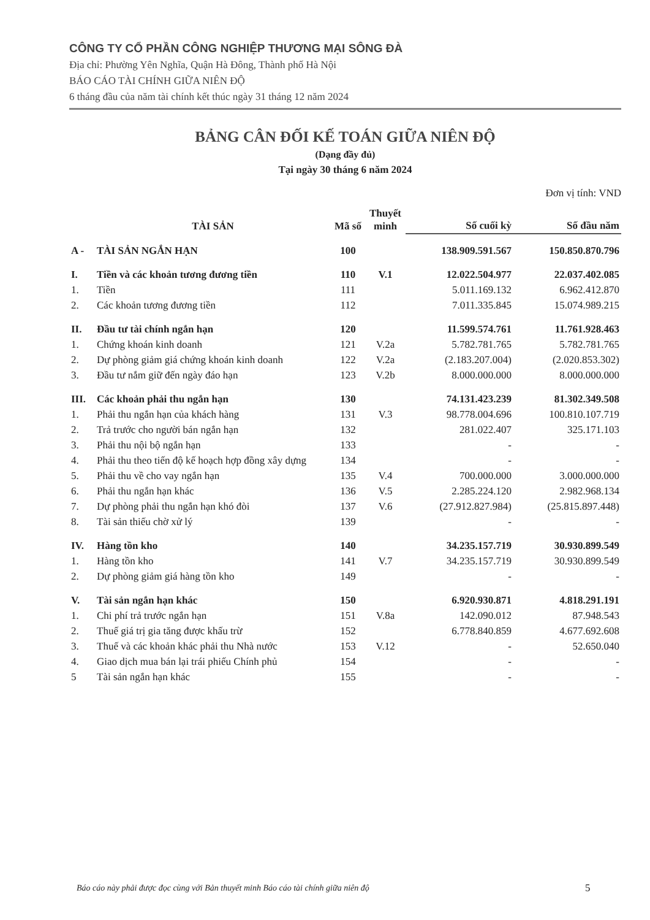CÔNG TY CỔ PHẦN CÔNG NGHIỆP THƯƠNG MẠI SÔNG ĐÀ
Địa chỉ: Phường Yên Nghĩa, Quận Hà Đông, Thành phố Hà Nội
BÁO CÁO TÀI CHÍNH GIỮA NIÊN ĐỘ
6 tháng đầu của năm tài chính kết thúc ngày 31 tháng 12 năm 2024
BẢNG CÂN ĐỐI KẾ TOÁN GIỮA NIÊN ĐỘ
(Dạng đầy đủ)
Tại ngày 30 tháng 6 năm 2024
Đơn vị tính: VND
| | TÀI SẢN | Mã số | Thuyết minh | Số cuối kỳ | Số đầu năm |
| --- | --- | --- | --- | --- | --- |
| A - | TÀI SẢN NGẮN HẠN | 100 | | 138.909.591.567 | 150.850.870.796 |
| I. | Tiền và các khoản tương đương tiền | 110 | V.1 | 12.022.504.977 | 22.037.402.085 |
| 1. | Tiền | 111 | | 5.011.169.132 | 6.962.412.870 |
| 2. | Các khoản tương đương tiền | 112 | | 7.011.335.845 | 15.074.989.215 |
| II. | Đầu tư tài chính ngắn hạn | 120 | | 11.599.574.761 | 11.761.928.463 |
| 1. | Chứng khoán kinh doanh | 121 | V.2a | 5.782.781.765 | 5.782.781.765 |
| 2. | Dự phòng giảm giá chứng khoán kinh doanh | 122 | V.2a | (2.183.207.004) | (2.020.853.302) |
| 3. | Đầu tư nắm giữ đến ngày đáo hạn | 123 | V.2b | 8.000.000.000 | 8.000.000.000 |
| III. | Các khoản phải thu ngắn hạn | 130 | | 74.131.423.239 | 81.302.349.508 |
| 1. | Phải thu ngắn hạn của khách hàng | 131 | V.3 | 98.778.004.696 | 100.810.107.719 |
| 2. | Trả trước cho người bán ngắn hạn | 132 | | 281.022.407 | 325.171.103 |
| 3. | Phải thu nội bộ ngắn hạn | 133 | | - | - |
| 4. | Phải thu theo tiến độ kế hoạch hợp đồng xây dựng | 134 | | - | - |
| 5. | Phải thu về cho vay ngắn hạn | 135 | V.4 | 700.000.000 | 3.000.000.000 |
| 6. | Phải thu ngắn hạn khác | 136 | V.5 | 2.285.224.120 | 2.982.968.134 |
| 7. | Dự phòng phải thu ngắn hạn khó đòi | 137 | V.6 | (27.912.827.984) | (25.815.897.448) |
| 8. | Tài sản thiếu chờ xử lý | 139 | | - | - |
| IV. | Hàng tồn kho | 140 | | 34.235.157.719 | 30.930.899.549 |
| 1. | Hàng tồn kho | 141 | V.7 | 34.235.157.719 | 30.930.899.549 |
| 2. | Dự phòng giảm giá hàng tồn kho | 149 | | - | - |
| V. | Tài sản ngắn hạn khác | 150 | | 6.920.930.871 | 4.818.291.191 |
| 1. | Chi phí trả trước ngắn hạn | 151 | V.8a | 142.090.012 | 87.948.543 |
| 2. | Thuế giá trị gia tăng được khấu trừ | 152 | | 6.778.840.859 | 4.677.692.608 |
| 3. | Thuế và các khoản khác phải thu Nhà nước | 153 | V.12 | - | 52.650.040 |
| 4. | Giao dịch mua bán lại trái phiếu Chính phủ | 154 | | - | - |
| 5 | Tài sản ngắn hạn khác | 155 | | - | - |
Báo cáo này phải được đọc cùng với Bản thuyết minh Báo cáo tài chính giữa niên độ
5